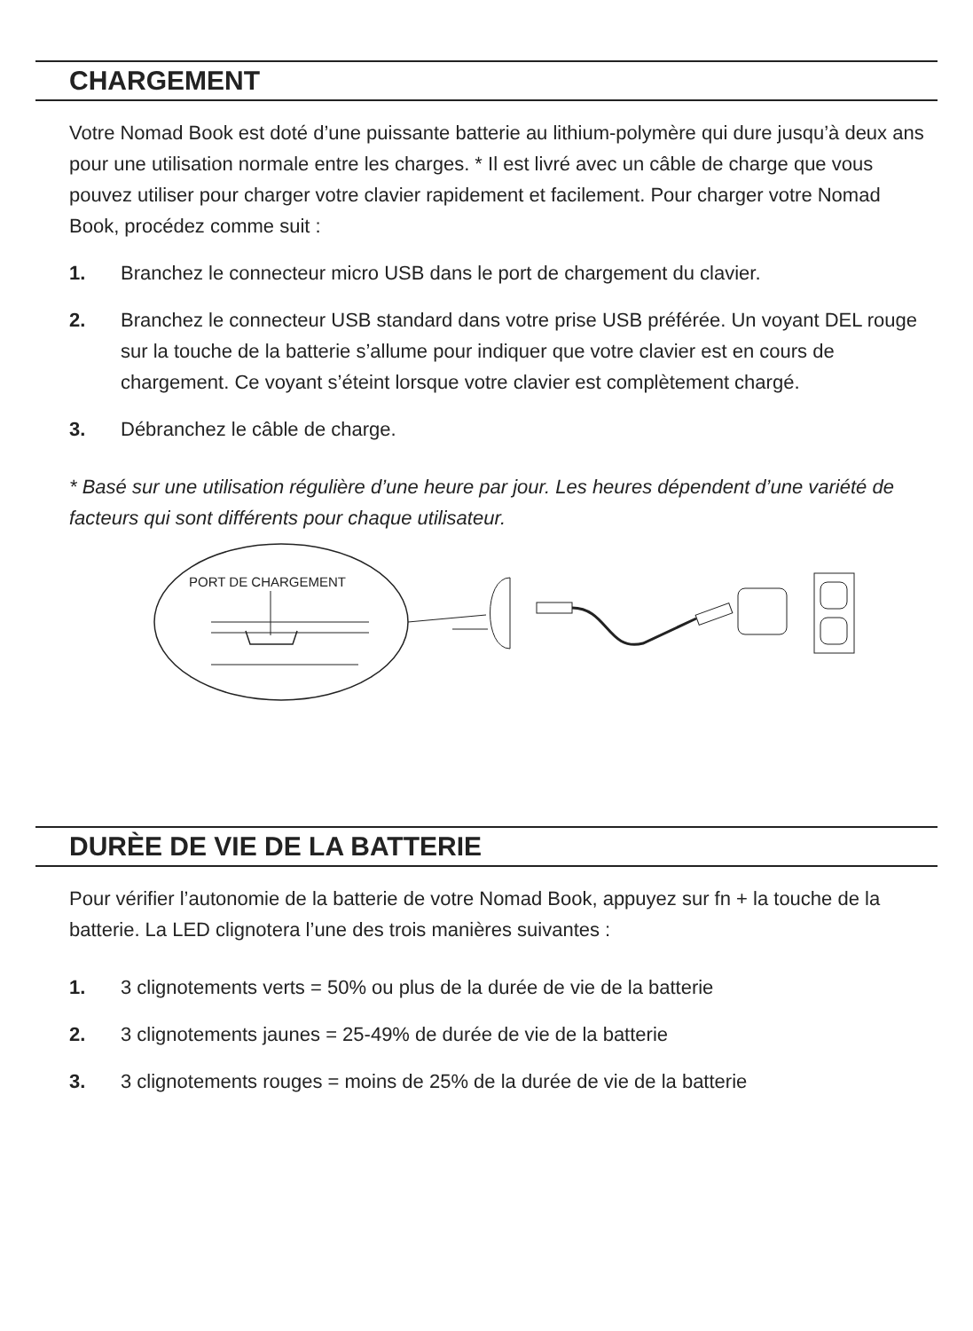CHARGEMENT
Votre Nomad Book est doté d’une puissante batterie au lithium-polymère qui dure jusqu’à deux ans pour une utilisation normale entre les charges. * Il est livré avec un câble de charge que vous pouvez utiliser pour charger votre clavier rapidement et facilement. Pour charger votre Nomad Book, procédez comme suit :
1. Branchez le connecteur micro USB dans le port de chargement du clavier.
2. Branchez le connecteur USB standard dans votre prise USB préférée. Un voyant DEL rouge sur la touche de la batterie s’allume pour indiquer que votre clavier est en cours de chargement. Ce voyant s’éteint lorsque votre clavier est complètement chargé.
3. Débranchez le câble de charge.
* Basé sur une utilisation régulière d’une heure par jour. Les heures dépendent d’une variété de facteurs qui sont différents pour chaque utilisateur.
PORT DE CHARGEMENT
DURÈE DE VIE DE LA BATTERIE
Pour vérifier l’autonomie de la batterie de votre Nomad Book, appuyez sur fn + la touche de la batterie. La LED clignotera l’une des trois manières suivantes :
1. 3 clignotements verts = 50% ou plus de la durée de vie de la batterie
2. 3 clignotements jaunes = 25-49% de durée de vie de la batterie
3. 3 clignotements rouges = moins de 25% de la durée de vie de la batterie